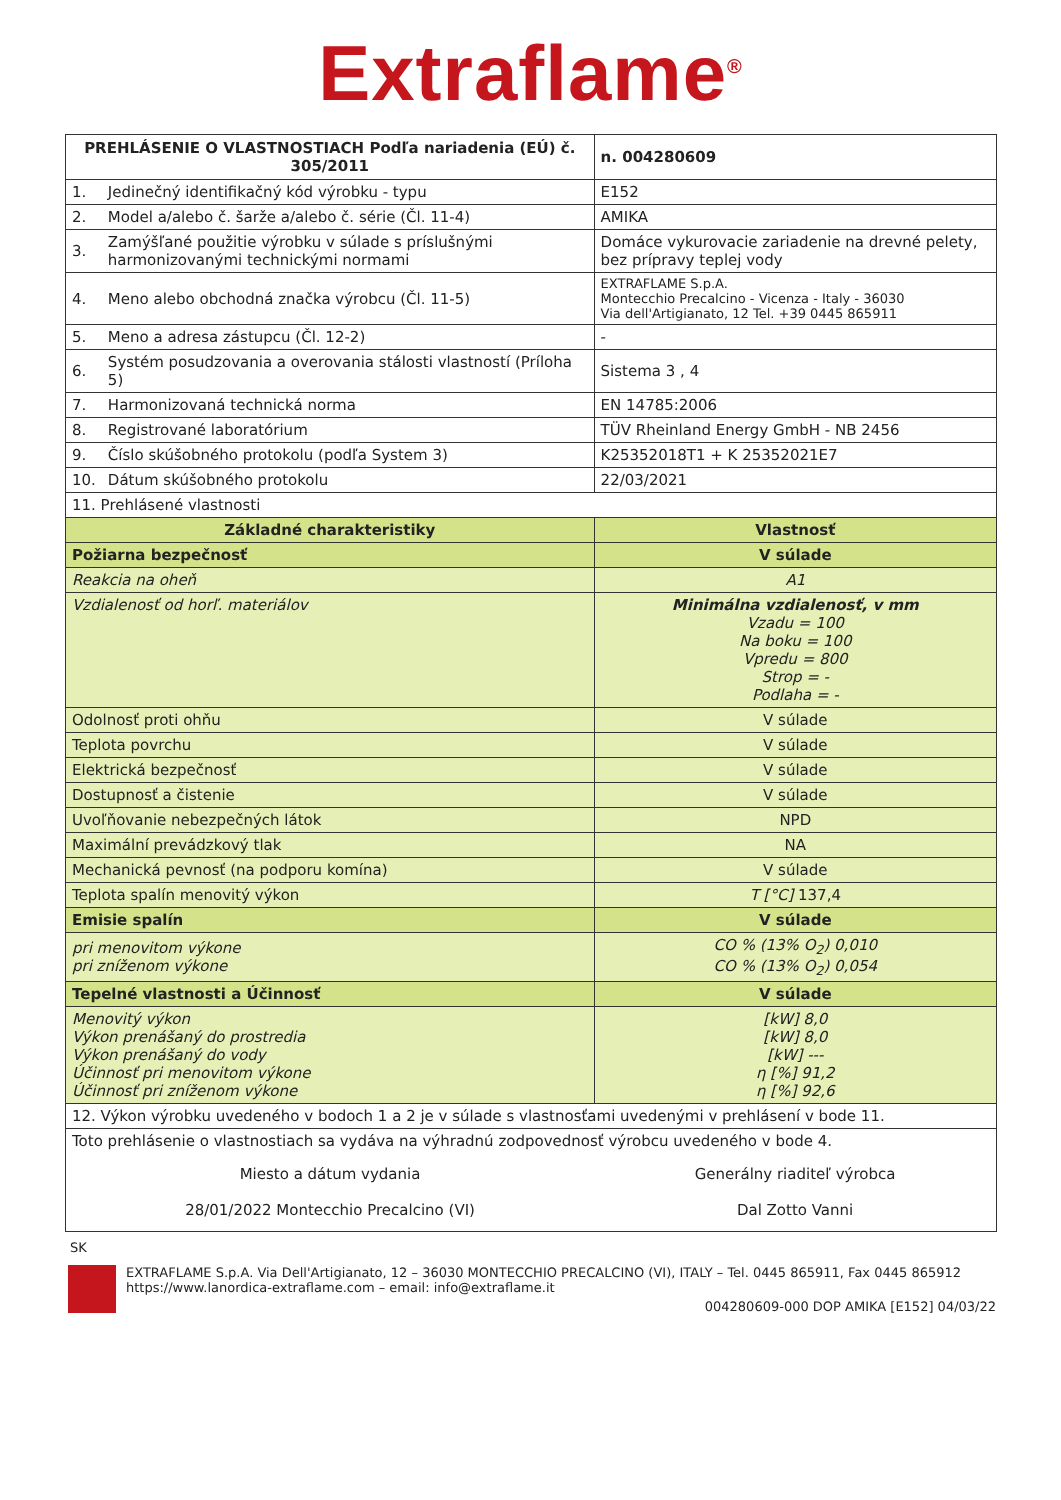Extraflame<sup>®</sup>
| PREHLÁSENIE O VLASTNOSTIACH Podľa nariadenia (EÚ) č. 305/2011 | | | n. 004280609 |
| --- | --- | --- | --- |
| 1. | Jedinečný identifikačný kód výrobku - typu | E152 | |
| 2. | Model a/alebo č. šarže a/alebo č. série (Čl. 11-4) | AMIKA | |
| 3. | Zamýšľané použitie výrobku v súlade s príslušnými harmonizovanými technickými normami | Domáce vykurovacie zariadenie na drevné pelety, bez prípravy teplej vody | |
| 4. | Meno alebo obchodná značka výrobcu (Čl. 11-5) | EXTRAFLAME S.p.A. Montecchio Precalcino - Vicenza - Italy - 36030 Via dell'Artigianato, 12 Tel. +39 0445 865911 | |
| 5. | Meno a adresa zástupcu (Čl. 12-2) | - | |
| 6. | Systém posudzovania a overovania stálosti vlastností (Príloha 5) | Sistema 3 , 4 | |
| 7. | Harmonizovaná technická norma | EN 14785:2006 | |
| 8. | Registrované laboratórium | TÜV Rheinland Energy GmbH - NB 2456 | |
| 9. | Číslo skúšobného protokolu (podľa System 3) | K25352018T1 + K 25352021E7 | |
| 10. | Dátum skúšobného protokolu | 22/03/2021 | |
| 11. Prehlásené vlastnosti | | | |
| Základné charakteristiky | | Vlastnosť | |
| Požiarna bezpečnosť | | V súlade | |
| Reakcia na oheň | | A1 | |
| Vzdialenosť od horľ. materiálov | | Minimálna vzdialenosť, v mm Vzadu = 100 Na boku = 100 Vpredu = 800 Strop = - Podlaha = - | |
| Odolnosť proti ohňu | | V súlade | |
| Teplota povrchu | | V súlade | |
| Elektrická bezpečnosť | | V súlade | |
| Dostupnosť a čistenie | | V súlade | |
| Uvoľňovanie nebezpečných látok | | NPD | |
| Maximální prevádzkový tlak | | NA | |
| Mechanická pevnosť (na podporu komína) | | V súlade | |
| Teplota spalín menovitý výkon | | T [°C] 137,4 | |
| Emisie spalín | | V súlade | |
| pri menovitom výkone pri zníženom výkone | | CO % (13% O<sub>2</sub>) 0,010 CO % (13% O<sub>2</sub>) 0,054 | |
| Tepelné vlastnosti a Účinnosť | | V súlade | |
| Menovitý výkon Výkon prenášaný do prostredia Výkon prenášaný do vody Účinnosť pri menovitom výkone Účinnosť pri zníženom výkone | | [kW] 8,0 [kW] 8,0 [kW] --- η [%] 91,2 η [%] 92,6 | |
| 12. Výkon výrobku uvedeného v bodoch 1 a 2 je v súlade s vlastnosťami uvedenými v prehlásení v bode 11. | | | |
| Toto prehlásenie o vlastnostiach sa vydáva na výhradnú zodpovednosť výrobcu uvedeného v bode 4. | | | |
| Miesto a dátum vydania 28/01/2022 Montecchio Precalcino (VI) | | Generálny riaditeľ výrobca Dal Zotto Vanni | |
SK
EXTRAFLAME S.p.A. Via Dell'Artigianato, 12 – 36030 MONTECCHIO PRECALCINO (VI), ITALY – Tel. 0445 865911, Fax 0445 865912
https://www.lanordica-extraflame.com – email: info@extraflame.it
004280609-000 DOP AMIKA [E152] 04/03/22